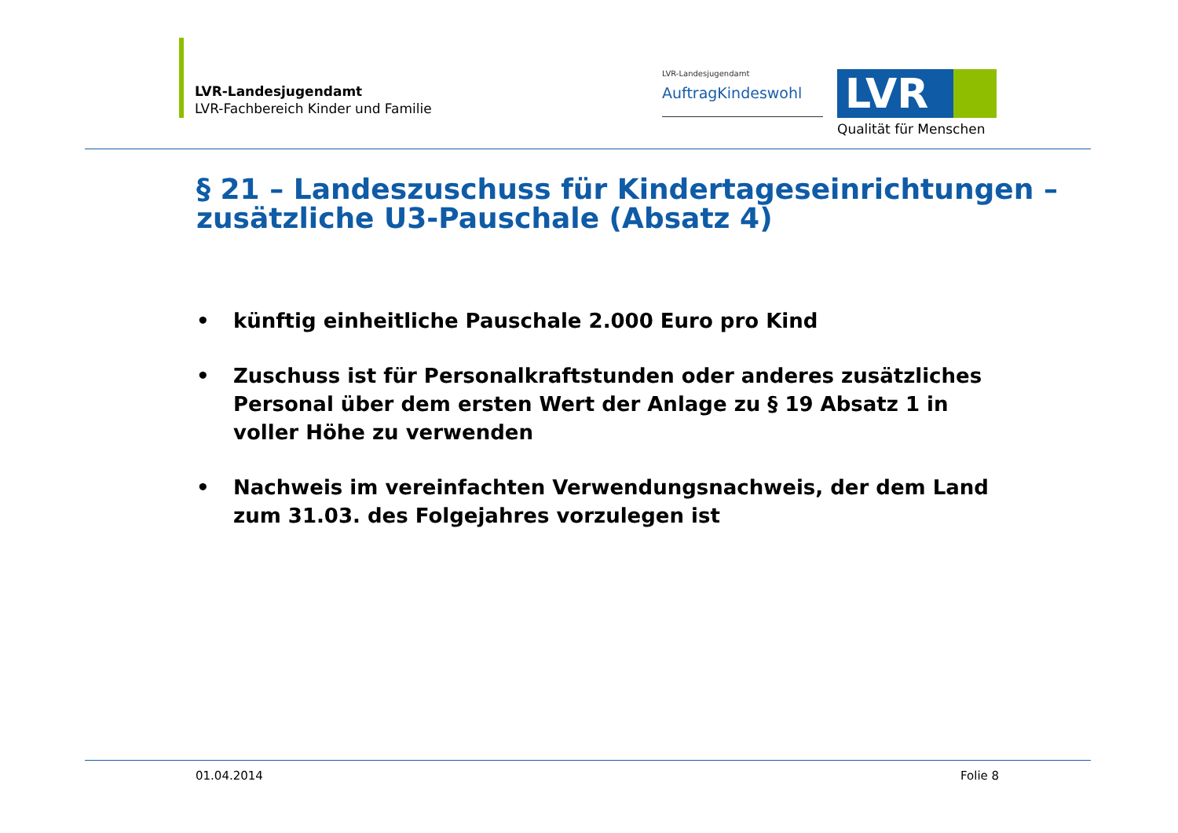LVR-Landesjugendamt
LVR-Fachbereich Kinder und Familie
LVR-Landesjugendamt
AuftragKindeswohl
LVR
Qualität für Menschen
§ 21 – Landeszuschuss für Kindertageseinrichtungen – zusätzliche U3-Pauschale (Absatz 4)
• künftig einheitliche Pauschale 2.000 Euro pro Kind
• Zuschuss ist für Personalkraftstunden oder anderes zusätzliches Personal über dem ersten Wert der Anlage zu § 19 Absatz 1 in voller Höhe zu verwenden
• Nachweis im vereinfachten Verwendungsnachweis, der dem Land zum 31.03. des Folgejahres vorzulegen ist
01.04.2014 Folie 8